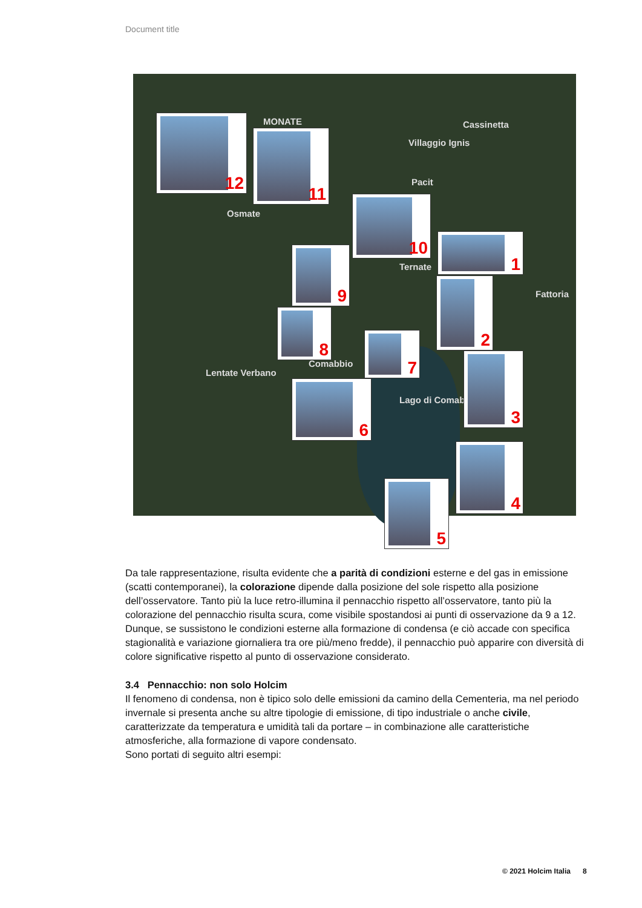Document title
MONATE Cassinetta
Villaggio Ignis
Pacit
Osmate
Ternate
Fattoria
Comabbio
Lentate Verbano
Lago di Comabbio
12
11
10
1
9
2
8
7
3
6
4
5
Da tale rappresentazione, risulta evidente che a parità di condizioni esterne e del gas in emissione (scatti contemporanei), la colorazione dipende dalla posizione del sole rispetto alla posizione dell’osservatore. Tanto più la luce retro-illumina il pennacchio rispetto all’osservatore, tanto più la colorazione del pennacchio risulta scura, come visibile spostandosi ai punti di osservazione da 9 a 12.
Dunque, se sussistono le condizioni esterne alla formazione di condensa (e ciò accade con specifica stagionalità e variazione giornaliera tra ore più/meno fredde), il pennacchio può apparire con diversità di colore significative rispetto al punto di osservazione considerato.
3.4 Pennacchio: non solo Holcim
Il fenomeno di condensa, non è tipico solo delle emissioni da camino della Cementeria, ma nel periodo invernale si presenta anche su altre tipologie di emissione, di tipo industriale o anche civile, caratterizzate da temperatura e umidità tali da portare – in combinazione alle caratteristiche atmosferiche, alla formazione di vapore condensato.
Sono portati di seguito altri esempi:
© 2021 Holcim Italia 8